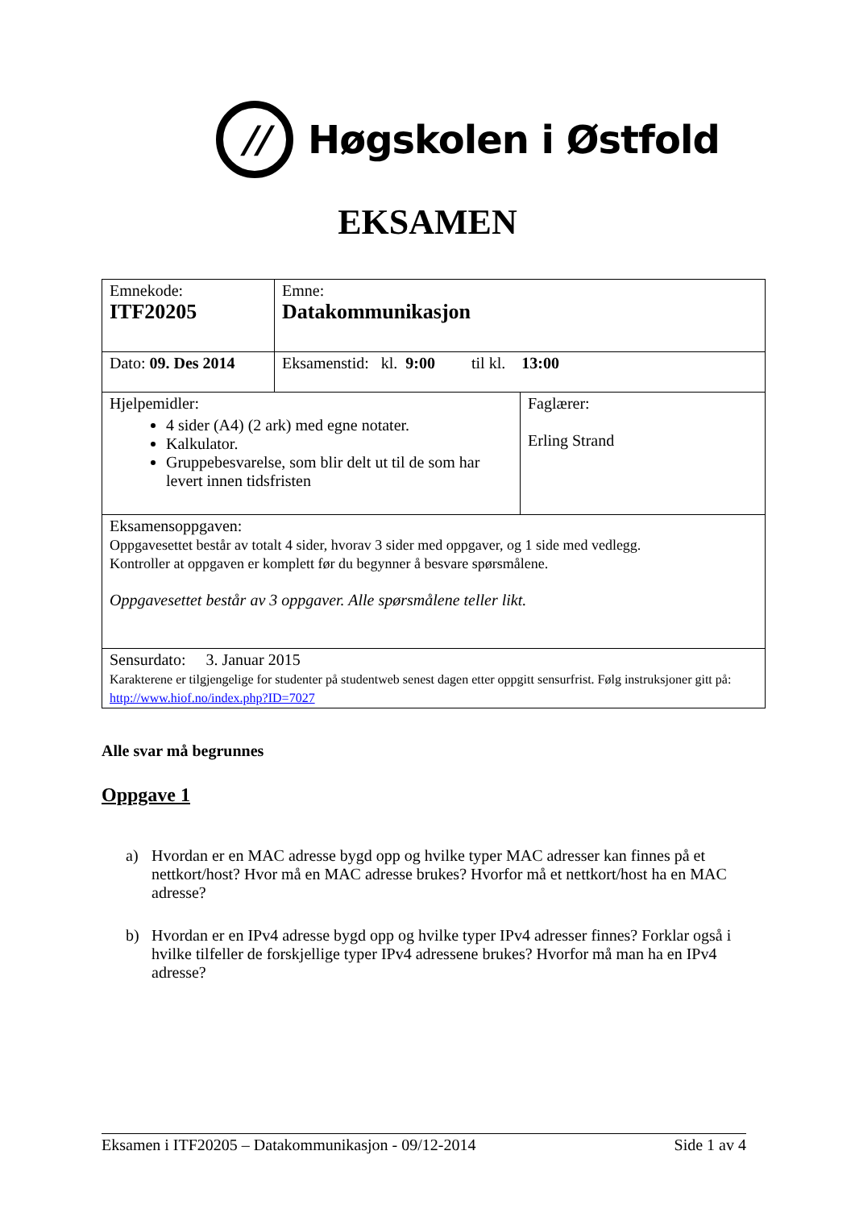//
Høgskolen i Østfold
EKSAMEN
| Emnekode: ITF20205 | Emne: Datakommunikasjon | |
| Dato: 09. Des 2014 | Eksamenstid: kl. 9:00 til kl. 13:00 | |
| Hjelpemidler: 4 sider (A4) (2 ark) med egne notater. Kalkulator. Gruppebesvarelse, som blir delt ut til de som har levert innen tidsfristen | | Faglærer: Erling Strand |
| Eksamensoppgaven: Oppgavesettet består av totalt 4 sider, hvorav 3 sider med oppgaver, og 1 side med vedlegg. Kontroller at oppgaven er komplett før du begynner å besvare spørsmålene. Oppgavesettet består av 3 oppgaver. Alle spørsmålene teller likt. | | |
| Sensurdato: 3. Januar 2015 Karakterene er tilgjengelige for studenter på studentweb senest dagen etter oppgitt sensurfrist. Følg instruksjoner gitt på: http://www.hiof.no/index.php?ID=7027 | | |
Alle svar må begrunnes
Oppgave 1
a) Hvordan er en MAC adresse bygd opp og hvilke typer MAC adresser kan finnes på et nettkort/host? Hvor må en MAC adresse brukes? Hvorfor må et nettkort/host ha en MAC adresse?
b) Hvordan er en IPv4 adresse bygd opp og hvilke typer IPv4 adresser finnes? Forklar også i hvilke tilfeller de forskjellige typer IPv4 adressene brukes? Hvorfor må man ha en IPv4 adresse?
Eksamen i ITF20205 – Datakommunikasjon - 09/12-2014 Side 1 av 4